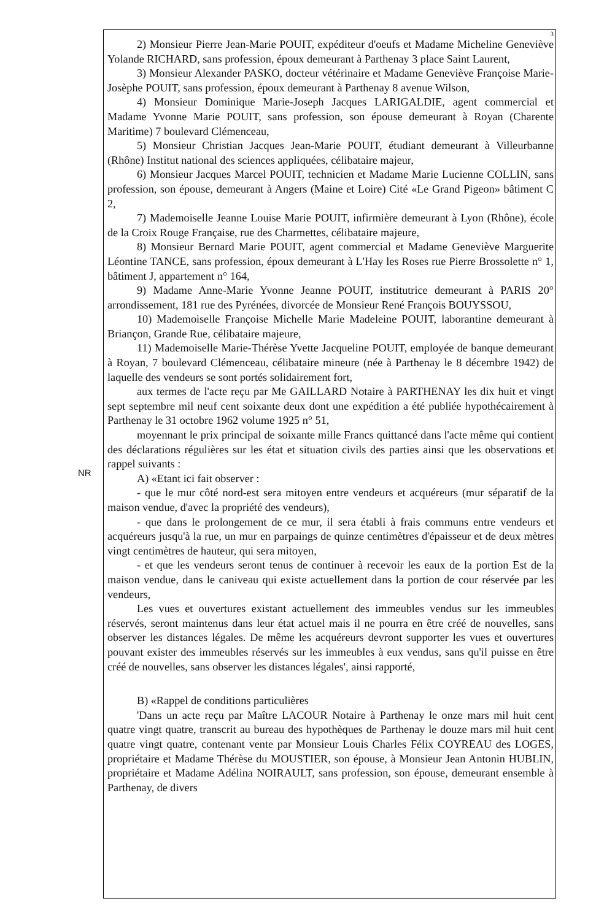NR
3
2) Monsieur Pierre Jean-Marie POUIT, expéditeur d'oeufs et Madame Micheline Geneviève Yolande RICHARD, sans profession, époux demeurant à Parthenay 3 place Saint Laurent,
3) Monsieur Alexander PASKO, docteur vétérinaire et Madame Geneviève Françoise Marie-Josèphe POUIT, sans profession, époux demeurant à Parthenay 8 avenue Wilson,
4) Monsieur Dominique Marie-Joseph Jacques LARIGALDIE, agent commercial et Madame Yvonne Marie POUIT, sans profession, son épouse demeurant à Royan (Charente Maritime) 7 boulevard Clémenceau,
5) Monsieur Christian Jacques Jean-Marie POUIT, étudiant demeurant à Villeurbanne (Rhône) Institut national des sciences appliquées, célibataire majeur,
6) Monsieur Jacques Marcel POUIT, technicien et Madame Marie Lucienne COLLIN, sans profession, son épouse, demeurant à Angers (Maine et Loire) Cité «Le Grand Pigeon» bâtiment C 2,
7) Mademoiselle Jeanne Louise Marie POUIT, infirmière demeurant à Lyon (Rhône), école de la Croix Rouge Française, rue des Charmettes, célibataire majeure,
8) Monsieur Bernard Marie POUIT, agent commercial et Madame Geneviève Marguerite Léontine TANCE, sans profession, époux demeurant à L'Hay les Roses rue Pierre Brossolette n° 1, bâtiment J, appartement n° 164,
9) Madame Anne-Marie Yvonne Jeanne POUIT, institutrice demeurant à PARIS 20° arrondissement, 181 rue des Pyrénées, divorcée de Monsieur René François BOUYSSOU,
10) Mademoiselle Françoise Michelle Marie Madeleine POUIT, laborantine demeurant à Briançon, Grande Rue, célibataire majeure,
11) Mademoiselle Marie-Thérèse Yvette Jacqueline POUIT, employée de banque demeurant à Royan, 7 boulevard Clémenceau, célibataire mineure (née à Parthenay le 8 décembre 1942) de laquelle des vendeurs se sont portés solidairement fort,
aux termes de l'acte reçu par Me GAILLARD Notaire à PARTHENAY les dix huit et vingt sept septembre mil neuf cent soixante deux dont une expédition a été publiée hypothécairement à Parthenay le 31 octobre 1962 volume 1925 n° 51,
moyennant le prix principal de soixante mille Francs quittancé dans l'acte même qui contient des déclarations régulières sur les état et situation civils des parties ainsi que les observations et rappel suivants :
A) «Etant ici fait observer :
- que le mur côté nord-est sera mitoyen entre vendeurs et acquéreurs (mur séparatif de la maison vendue, d'avec la propriété des vendeurs),
- que dans le prolongement de ce mur, il sera établi à frais communs entre vendeurs et acquéreurs jusqu'à la rue, un mur en parpaings de quinze centimètres d'épaisseur et de deux mètres vingt centimètres de hauteur, qui sera mitoyen,
- et que les vendeurs seront tenus de continuer à recevoir les eaux de la portion Est de la maison vendue, dans le caniveau qui existe actuellement dans la portion de cour réservée par les vendeurs,
Les vues et ouvertures existant actuellement des immeubles vendus sur les immeubles réservés, seront maintenus dans leur état actuel mais il ne pourra en être créé de nouvelles, sans observer les distances légales. De même les acquéreurs devront supporter les vues et ouvertures pouvant exister des immeubles réservés sur les immeubles à eux vendus, sans qu'il puisse en être créé de nouvelles, sans observer les distances légales', ainsi rapporté,
B) «Rappel de conditions particulières
'Dans un acte reçu par Maître LACOUR Notaire à Parthenay le onze mars mil huit cent quatre vingt quatre, transcrit au bureau des hypothèques de Parthenay le douze mars mil huit cent quatre vingt quatre, contenant vente par Monsieur Louis Charles Félix COYREAU des LOGES, propriétaire et Madame Thérèse du MOUSTIER, son épouse, à Monsieur Jean Antonin HUBLIN, propriétaire et Madame Adélina NOIRAULT, sans profession, son épouse, demeurant ensemble à Parthenay, de divers